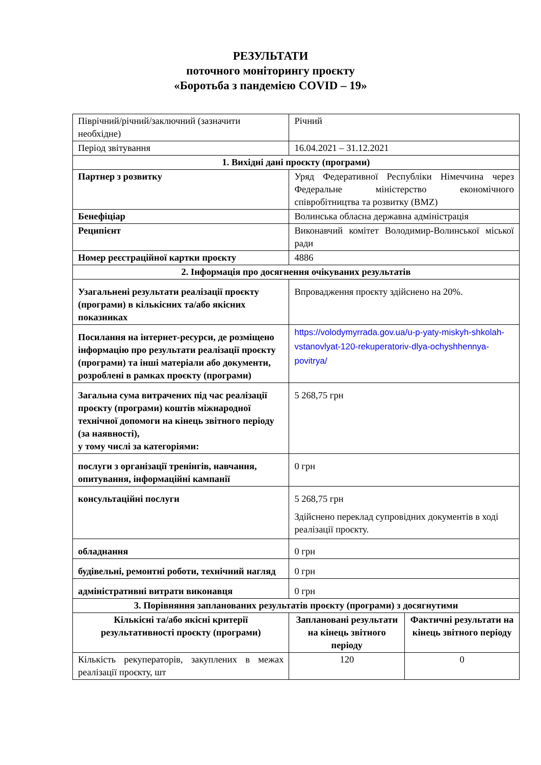РЕЗУЛЬТАТИ
поточного моніторингу проєкту
«Боротьба з пандемією COVID – 19»
| Піврічний/річний/заключний (зазначити необхідне) | Річний | |
| Період звітування | 16.04.2021 – 31.12.2021 | |
| 1. Вихідні дані проєкту (програми) | | |
| Партнер з розвитку | Уряд Федеративної Республіки Німеччина через Федеральне міністерство економічного співробітництва та розвитку (BMZ) | |
| Бенефіціар | Волинська обласна державна адміністрація | |
| Реципієнт | Виконавчий комітет Володимир-Волинської міської ради | |
| Номер реєстраційної картки проєкту | 4886 | |
| 2. Інформація про досягнення очікуваних результатів | | |
| Узагальнені результати реалізації проєкту (програми) в кількісних та/або якісних показниках | Впровадження проєкту здійснено на 20%. | |
| Посилання на інтернет-ресурси, де розміщено інформацію про результати реалізації проєкту (програми) та інші матеріали або документи, розроблені в рамках проєкту (програми) | https://volodymyrrada.gov.ua/u-p-yaty-miskyh-shkolah-vstanovlyat-120-rekuperatoriv-dlya-ochyshhennya-povitrya/ | |
| Загальна сума витрачених під час реалізації проєкту (програми) коштів міжнародної технічної допомоги на кінець звітного періоду (за наявності), у тому числі за категоріями: | 5 268,75 грн | |
| послуги з організації тренінгів, навчання, опитування, інформаційні кампанії | 0 грн | |
| консультаційні послуги | 5 268,75 грн Здійснено переклад супровідних документів в ході реалізації проєкту. | |
| обладнання | 0 грн | |
| будівельні, ремонтні роботи, технічний нагляд | 0 грн | |
| адміністративні витрати виконавця | 0 грн | |
| 3. Порівняння запланованих результатів проєкту (програми) з досягнутими | | |
| Кількісні та/або якісні критерії результативності проєкту (програми) | Заплановані результати на кінець звітного періоду | Фактичні результати на кінець звітного періоду |
| Кількість рекуператорів, закуплених в межах реалізації проєкту, шт | 120 | 0 |